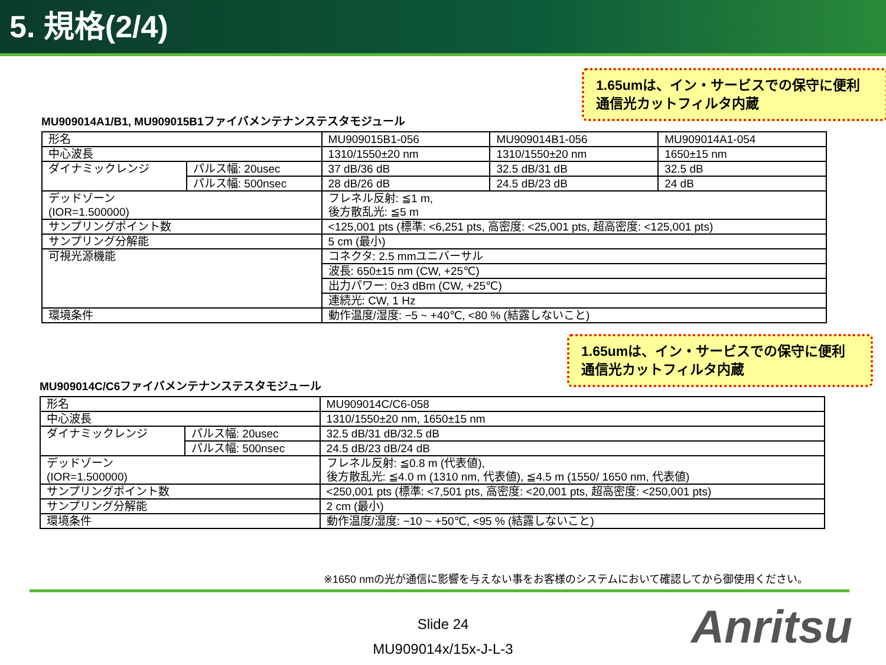5. 規格(2/4)
1.65umは、イン・サービスでの保守に便利
通信光カットフィルタ内蔵
MU909014A1/B1, MU909015B1ファイバメンテナンステスタモジュール
| 形名 | | MU909015B1-056 | MU909014B1-056 | MU909014A1-054 |
| 中心波長 | | 1310/1550±20 nm | 1310/1550±20 nm | 1650±15 nm |
| ダイナミックレンジ | パルス幅: 20usec | 37 dB/36 dB | 32.5 dB/31 dB | 32.5 dB |
| | パルス幅: 500nsec | 28 dB/26 dB | 24.5 dB/23 dB | 24 dB |
| デッドゾーン (IOR=1.500000) | | フレネル反射: ≦1 m, 後方散乱光: ≦5 m | | |
| サンプリングポイント数 | | <125,001 pts (標準: <6,251 pts, 高密度: <25,001 pts, 超高密度: <125,001 pts) | | |
| サンプリング分解能 | | 5 cm (最小) | | |
| 可視光源機能 | | コネクタ: 2.5 mmユニバーサル | | |
| | | 波長: 650±15 nm (CW, +25℃) | | |
| | | 出力パワー: 0±3 dBm (CW, +25℃) | | |
| | | 連続光: CW, 1 Hz | | |
| 環境条件 | | 動作温度/湿度: −5 ~ +40℃, <80 % (結露しないこと) | | |
1.65umは、イン・サービスでの保守に便利
通信光カットフィルタ内蔵
MU909014C/C6ファイバメンテナンステスタモジュール
| 形名 | | MU909014C/C6-058 |
| 中心波長 | | 1310/1550±20 nm, 1650±15 nm |
| ダイナミックレンジ | パルス幅: 20usec | 32.5 dB/31 dB/32.5 dB |
| | パルス幅: 500nsec | 24.5 dB/23 dB/24 dB |
| デッドゾーン (IOR=1.500000) | | フレネル反射: ≦0.8 m (代表値), 後方散乱光: ≦4.0 m (1310 nm, 代表値), ≦4.5 m (1550/ 1650 nm, 代表値) |
| サンプリングポイント数 | | <250,001 pts (標準: <7,501 pts, 高密度: <20,001 pts, 超高密度: <250,001 pts) |
| サンプリング分解能 | | 2 cm (最小) |
| 環境条件 | | 動作温度/湿度: −10 ~ +50℃, <95 % (結露しないこと) |
※1650 nmの光が通信に影響を与えない事をお客様のシステムにおいて確認してから御使用ください。
Slide 24
MU909014x/15x-J-L-3
Anritsu